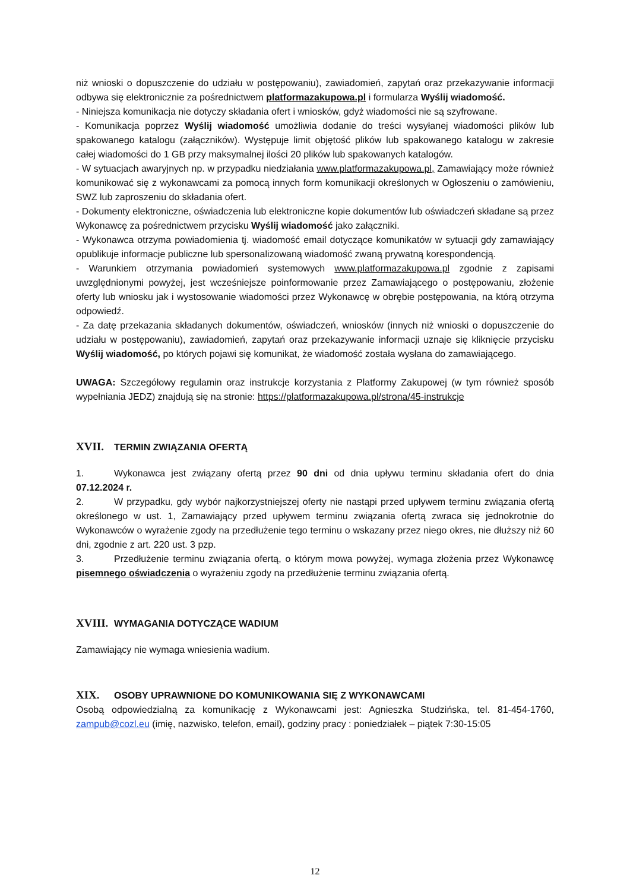niż wnioski o dopuszczenie do udziału w postępowaniu), zawiadomień, zapytań oraz przekazywanie informacji odbywa się elektronicznie za pośrednictwem platformazakupowa.pl i formularza Wyślij wiadomość.
- Niniejsza komunikacja nie dotyczy składania ofert i wniosków, gdyż wiadomości nie są szyfrowane.
- Komunikacja poprzez Wyślij wiadomość umożliwia dodanie do treści wysyłanej wiadomości plików lub spakowanego katalogu (załączników). Występuje limit objętość plików lub spakowanego katalogu w zakresie całej wiadomości do 1 GB przy maksymalnej ilości 20 plików lub spakowanych katalogów.
- W sytuacjach awaryjnych np. w przypadku niedziałania www.platformazakupowa.pl, Zamawiający może również komunikować się z wykonawcami za pomocą innych form komunikacji określonych w Ogłoszeniu o zamówieniu, SWZ lub zaproszeniu do składania ofert.
- Dokumenty elektroniczne, oświadczenia lub elektroniczne kopie dokumentów lub oświadczeń składane są przez Wykonawcę za pośrednictwem przycisku Wyślij wiadomość jako załączniki.
- Wykonawca otrzyma powiadomienia tj. wiadomość email dotyczące komunikatów w sytuacji gdy zamawiający opublikuje informacje publiczne lub spersonalizowaną wiadomość zwaną prywatną korespondencją.
- Warunkiem otrzymania powiadomień systemowych www.platformazakupowa.pl zgodnie z zapisami uwzględnionymi powyżej, jest wcześniejsze poinformowanie przez Zamawiającego o postępowaniu, złożenie oferty lub wniosku jak i wystosowanie wiadomości przez Wykonawcę w obrębie postępowania, na którą otrzyma odpowiedź.
- Za datę przekazania składanych dokumentów, oświadczeń, wniosków (innych niż wnioski o dopuszczenie do udziału w postępowaniu), zawiadomień, zapytań oraz przekazywanie informacji uznaje się kliknięcie przycisku Wyślij wiadomość, po których pojawi się komunikat, że wiadomość została wysłana do zamawiającego.
UWAGA: Szczegółowy regulamin oraz instrukcje korzystania z Platformy Zakupowej (w tym również sposób wypełniania JEDZ) znajdują się na stronie: https://platformazakupowa.pl/strona/45-instrukcje
XVII. TERMIN ZWIĄZANIA OFERTĄ
1. Wykonawca jest związany ofertą przez 90 dni od dnia upływu terminu składania ofert do dnia 07.12.2024 r.
2. W przypadku, gdy wybór najkorzystniejszej oferty nie nastąpi przed upływem terminu związania ofertą określonego w ust. 1, Zamawiający przed upływem terminu związania ofertą zwraca się jednokrotnie do Wykonawców o wyrażenie zgody na przedłużenie tego terminu o wskazany przez niego okres, nie dłuższy niż 60 dni, zgodnie z art. 220 ust. 3 pzp.
3. Przedłużenie terminu związania ofertą, o którym mowa powyżej, wymaga złożenia przez Wykonawcę pisemnego oświadczenia o wyrażeniu zgody na przedłużenie terminu związania ofertą.
XVIII. WYMAGANIA DOTYCZĄCE WADIUM
Zamawiający nie wymaga wniesienia wadium.
XIX. OSOBY UPRAWNIONE DO KOMUNIKOWANIA SIĘ Z WYKONAWCAMI
Osobą odpowiedzialną za komunikację z Wykonawcami jest: Agnieszka Studzińska, tel. 81-454-1760, zampub@cozl.eu (imię, nazwisko, telefon, email), godziny pracy : poniedziałek – piątek 7:30-15:05
12